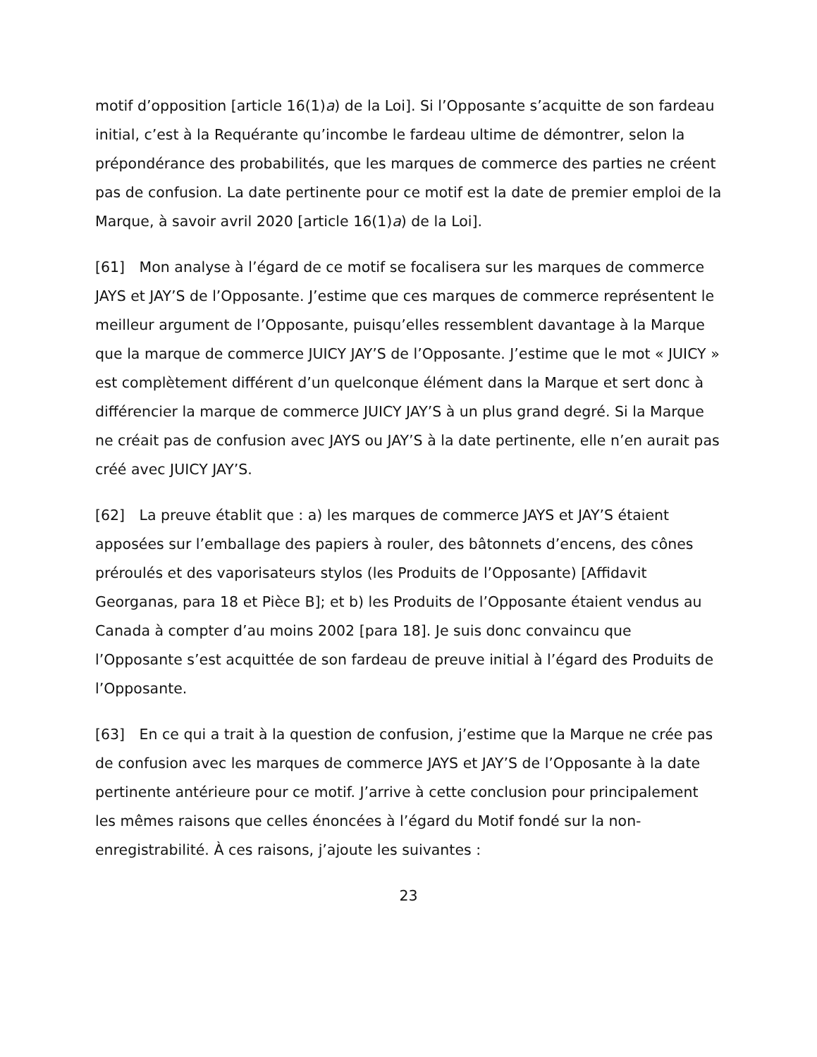motif d’opposition [article 16(1)a) de la Loi]. Si l’Opposante s’acquitte de son fardeau initial, c’est à la Requérante qu’incombe le fardeau ultime de démontrer, selon la prépondérance des probabilités, que les marques de commerce des parties ne créent pas de confusion. La date pertinente pour ce motif est la date de premier emploi de la Marque, à savoir avril 2020 [article 16(1)a) de la Loi].
[61] Mon analyse à l’égard de ce motif se focalisera sur les marques de commerce JAYS et JAY’S de l’Opposante. J’estime que ces marques de commerce représentent le meilleur argument de l’Opposante, puisqu’elles ressemblent davantage à la Marque que la marque de commerce JUICY JAY’S de l’Opposante. J’estime que le mot « JUICY » est complètement différent d’un quelconque élément dans la Marque et sert donc à différencier la marque de commerce JUICY JAY’S à un plus grand degré. Si la Marque ne créait pas de confusion avec JAYS ou JAY’S à la date pertinente, elle n’en aurait pas créé avec JUICY JAY’S.
[62] La preuve établit que : a) les marques de commerce JAYS et JAY’S étaient apposées sur l’emballage des papiers à rouler, des bâtonnets d’encens, des cônes préroulés et des vaporisateurs stylos (les Produits de l’Opposante) [Affidavit Georganas, para 18 et Pièce B]; et b) les Produits de l’Opposante étaient vendus au Canada à compter d’au moins 2002 [para 18]. Je suis donc convaincu que l’Opposante s’est acquittée de son fardeau de preuve initial à l’égard des Produits de l’Opposante.
[63] En ce qui a trait à la question de confusion, j’estime que la Marque ne crée pas de confusion avec les marques de commerce JAYS et JAY’S de l’Opposante à la date pertinente antérieure pour ce motif. J’arrive à cette conclusion pour principalement les mêmes raisons que celles énoncées à l’égard du Motif fondé sur la non-enregistrabilité. À ces raisons, j’ajoute les suivantes :
23